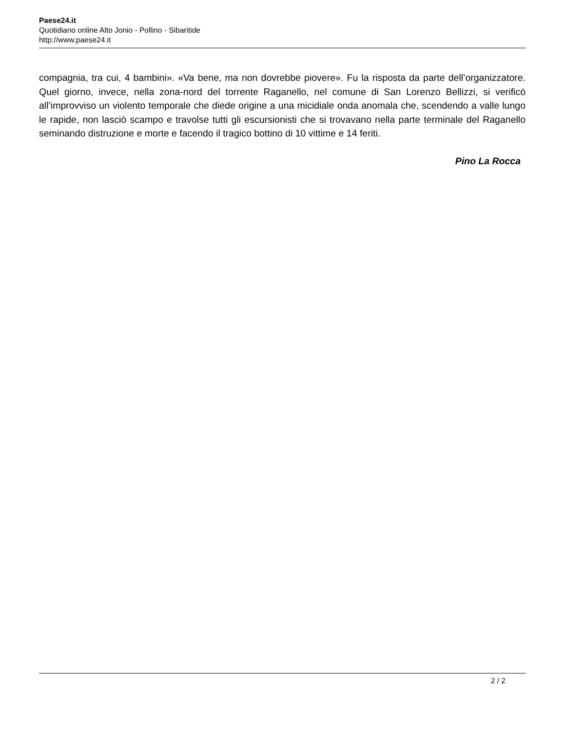Paese24.it
Quotidiano online Alto Jonio - Pollino - Sibaritide
http://www.paese24.it
compagnia, tra cui, 4 bambini». «Va bene, ma non dovrebbe piovere». Fu la risposta da parte dell’organizzatore. Quel giorno, invece, nella zona-nord del torrente Raganello, nel comune di San Lorenzo Bellizzi, si verificò all’improvviso un violento temporale che diede origine a una micidiale onda anomala che, scendendo a valle lungo le rapide, non lasciò scampo e travolse tutti gli escursionisti che si trovavano nella parte terminale del Raganello seminando distruzione e morte e facendo il tragico bottino di 10 vittime e 14 feriti.
Pino La Rocca
2 / 2